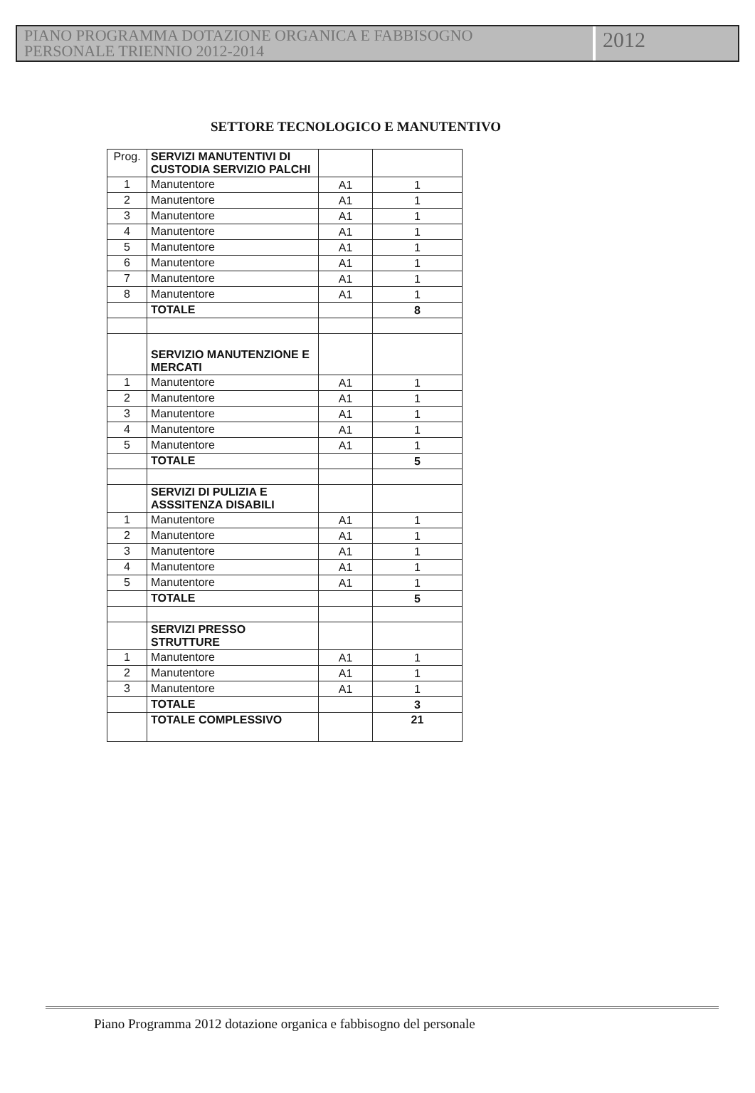PIANO PROGRAMMA DOTAZIONE ORGANICA E FABBISOGNO
PERSONALE TRIENNIO 2012-2014
2012
SETTORE TECNOLOGICO E MANUTENTIVO
| Prog. | SERVIZI MANUTENTIVI DI CUSTODIA SERVIZIO PALCHI | | |
| 1 | Manutentore | A1 | 1 |
| 2 | Manutentore | A1 | 1 |
| 3 | Manutentore | A1 | 1 |
| 4 | Manutentore | A1 | 1 |
| 5 | Manutentore | A1 | 1 |
| 6 | Manutentore | A1 | 1 |
| 7 | Manutentore | A1 | 1 |
| 8 | Manutentore | A1 | 1 |
| | TOTALE | | 8 |
| | SERVIZIO MANUTENZIONE E MERCATI | | |
| 1 | Manutentore | A1 | 1 |
| 2 | Manutentore | A1 | 1 |
| 3 | Manutentore | A1 | 1 |
| 4 | Manutentore | A1 | 1 |
| 5 | Manutentore | A1 | 1 |
| | TOTALE | | 5 |
| | SERVIZI DI PULIZIA E ASSSITENZA DISABILI | | |
| 1 | Manutentore | A1 | 1 |
| 2 | Manutentore | A1 | 1 |
| 3 | Manutentore | A1 | 1 |
| 4 | Manutentore | A1 | 1 |
| 5 | Manutentore | A1 | 1 |
| | TOTALE | | 5 |
| | SERVIZI PRESSO STRUTTURE | | |
| 1 | Manutentore | A1 | 1 |
| 2 | Manutentore | A1 | 1 |
| 3 | Manutentore | A1 | 1 |
| | TOTALE | | 3 |
| | TOTALE COMPLESSIVO | | 21 |
Piano Programma 2012 dotazione organica e fabbisogno del personale